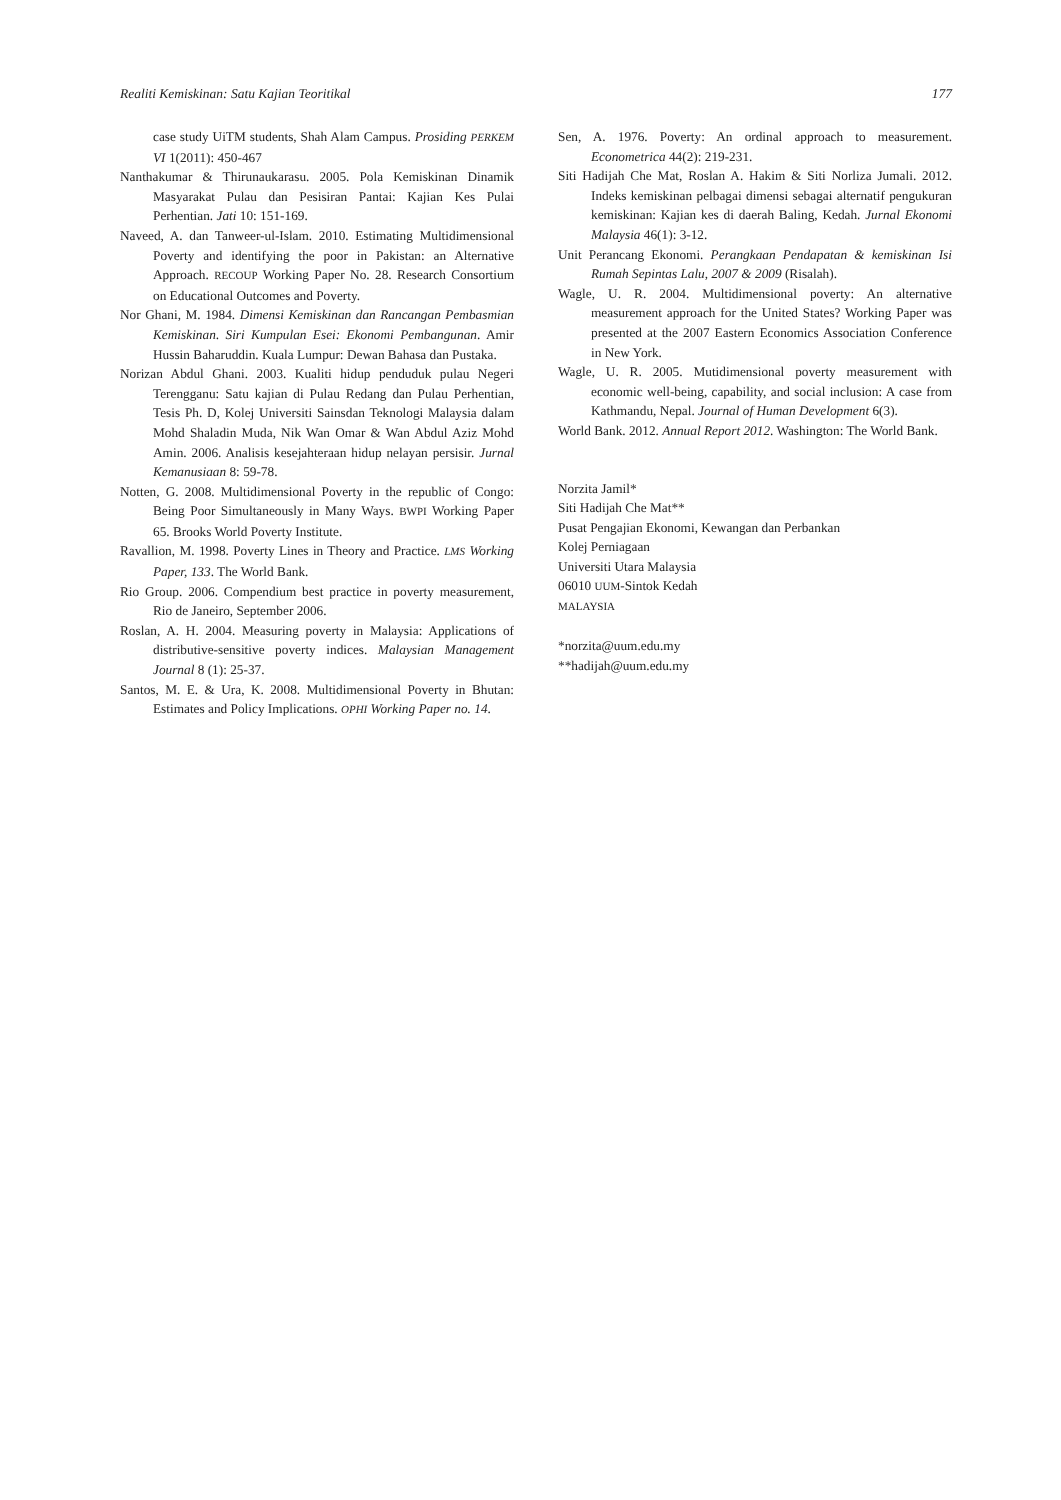Realiti Kemiskinan: Satu Kajian Teoritikal 177
case study UiTM students, Shah Alam Campus. Prosiding PERKEM VI 1(2011): 450-467
Nanthakumar & Thirunaukarasu. 2005. Pola Kemiskinan Dinamik Masyarakat Pulau dan Pesisiran Pantai: Kajian Kes Pulai Perhentian. Jati 10: 151-169.
Naveed, A. dan Tanweer-ul-Islam. 2010. Estimating Multidimensional Poverty and identifying the poor in Pakistan: an Alternative Approach. RECOUP Working Paper No. 28. Research Consortium on Educational Outcomes and Poverty.
Nor Ghani, M. 1984. Dimensi Kemiskinan dan Rancangan Pembasmian Kemiskinan. Siri Kumpulan Esei: Ekonomi Pembangunan. Amir Hussin Baharuddin. Kuala Lumpur: Dewan Bahasa dan Pustaka.
Norizan Abdul Ghani. 2003. Kualiti hidup penduduk pulau Negeri Terengganu: Satu kajian di Pulau Redang dan Pulau Perhentian, Tesis Ph. D, Kolej Universiti Sainsdan Teknologi Malaysia dalam Mohd Shaladin Muda, Nik Wan Omar & Wan Abdul Aziz Mohd Amin. 2006. Analisis kesejahteraan hidup nelayan persisir. Jurnal Kemanusiaan 8: 59-78.
Notten, G. 2008. Multidimensional Poverty in the republic of Congo: Being Poor Simultaneously in Many Ways. BWPI Working Paper 65. Brooks World Poverty Institute.
Ravallion, M. 1998. Poverty Lines in Theory and Practice. LMS Working Paper, 133. The World Bank.
Rio Group. 2006. Compendium best practice in poverty measurement, Rio de Janeiro, September 2006.
Roslan, A. H. 2004. Measuring poverty in Malaysia: Applications of distributive-sensitive poverty indices. Malaysian Management Journal 8 (1): 25-37.
Santos, M. E. & Ura, K. 2008. Multidimensional Poverty in Bhutan: Estimates and Policy Implications. OPHI Working Paper no. 14.
Sen, A. 1976. Poverty: An ordinal approach to measurement. Econometrica 44(2): 219-231.
Siti Hadijah Che Mat, Roslan A. Hakim & Siti Norliza Jumali. 2012. Indeks kemiskinan pelbagai dimensi sebagai alternatif pengukuran kemiskinan: Kajian kes di daerah Baling, Kedah. Jurnal Ekonomi Malaysia 46(1): 3-12.
Unit Perancang Ekonomi. Perangkaan Pendapatan & kemiskinan Isi Rumah Sepintas Lalu, 2007 & 2009 (Risalah).
Wagle, U. R. 2004. Multidimensional poverty: An alternative measurement approach for the United States? Working Paper was presented at the 2007 Eastern Economics Association Conference in New York.
Wagle, U. R. 2005. Mutidimensional poverty measurement with economic well-being, capability, and social inclusion: A case from Kathmandu, Nepal. Journal of Human Development 6(3).
World Bank. 2012. Annual Report 2012. Washington: The World Bank.
Norzita Jamil*
Siti Hadijah Che Mat**
Pusat Pengajian Ekonomi, Kewangan dan Perbankan
Kolej Perniagaan
Universiti Utara Malaysia
06010 UUM-Sintok Kedah
MALAYSIA
*norzita@uum.edu.my
**hadijah@uum.edu.my